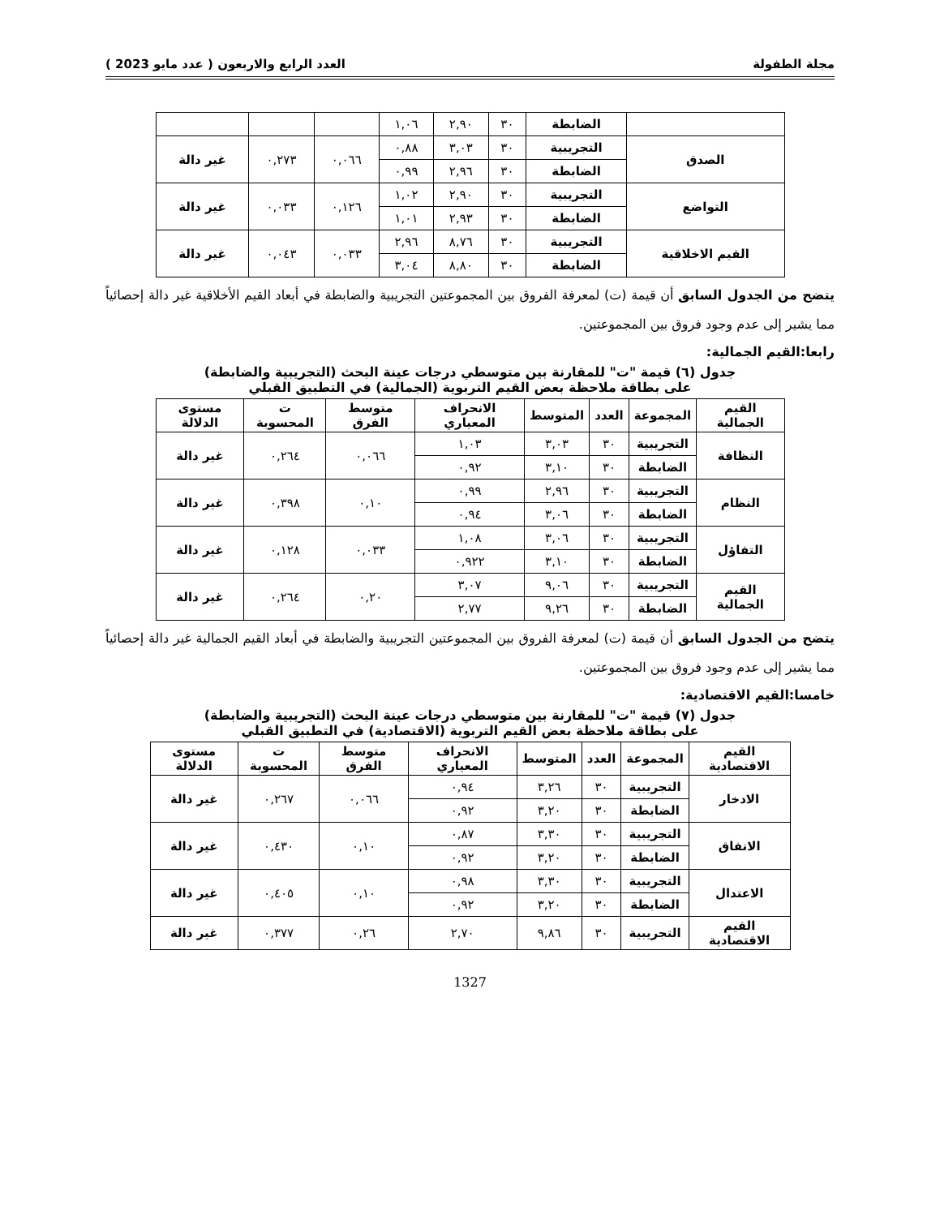مجلة الطفولة العدد الرابع والاربعون ( عدد مايو 2023 )
| | الضابطة | ٣٠ | ٢,٩٠ | ١,٠٦ | | | |
| الصدق | التجريبية | ٣٠ | ٣,٠٣ | ٠,٨٨ | ٠,٠٦٦ | ٠,٢٧٣ | غير دالة |
| | الضابطة | ٣٠ | ٢,٩٦ | ٠,٩٩ | | | |
| التواضع | التجريبية | ٣٠ | ٢,٩٠ | ١,٠٢ | ٠,١٢٦ | ٠,٠٣٣ | غير دالة |
| | الضابطة | ٣٠ | ٢,٩٣ | ١,٠١ | | | |
| القيم الاخلاقية | التجريبية | ٣٠ | ٨,٧٦ | ٢,٩٦ | ٠,٠٣٣ | ٠,٠٤٣ | غير دالة |
| | الضابطة | ٣٠ | ٨,٨٠ | ٣,٠٤ | | | |
يتضح من الجدول السابق أن قيمة (ت) لمعرفة الفروق بين المجموعتين التجريبية والضابطة في أبعاد القيم الأخلاقية غير دالة إحصائياً مما يشير إلى عدم وجود فروق بين المجموعتين.
رابعا:القيم الجمالية:
جدول (٦) قيمة "ت" للمقارنة بين متوسطي درجات عينة البحث (التجريبية والضابطة)
على بطاقة ملاحظة بعض القيم التربوية (الجمالية) في التطبيق القبلي
| القيم الجمالية | المجموعة | العدد | المتوسط | الانحراف المعياري | متوسط الفرق | ت المحسوبة | مستوى الدلالة |
| --- | --- | --- | --- | --- | --- | --- | --- |
| النظافة | التجريبية | ٣٠ | ٣,٠٣ | ١,٠٣ | ٠,٠٦٦ | ٠,٢٦٤ | غير دالة |
| | الضابطة | ٣٠ | ٣,١٠ | ٠,٩٢ | | | |
| النظام | التجريبية | ٣٠ | ٢,٩٦ | ٠,٩٩ | ٠,١٠ | ٠,٣٩٨ | غير دالة |
| | الضابطة | ٣٠ | ٣,٠٦ | ٠,٩٤ | | | |
| التفاؤل | التجريبية | ٣٠ | ٣,٠٦ | ١,٠٨ | ٠,٠٣٣ | ٠,١٢٨ | غير دالة |
| | الضابطة | ٣٠ | ٣,١٠ | ٠,٩٢٢ | | | |
| القيم الجمالية | التجريبية | ٣٠ | ٩,٠٦ | ٣,٠٧ | ٠,٢٠ | ٠,٢٦٤ | غير دالة |
| | الضابطة | ٣٠ | ٩,٢٦ | ٢,٧٧ | | | |
يتضح من الجدول السابق أن قيمة (ت) لمعرفة الفروق بين المجموعتين التجريبية والضابطة في أبعاد القيم الجمالية غير دالة إحصائياً مما يشير إلى عدم وجود فروق بين المجموعتين.
خامسا:القيم الاقتصادية:
جدول (٧) قيمة "ت" للمقارنة بين متوسطي درجات عينة البحث (التجريبية والضابطة)
على بطاقة ملاحظة بعض القيم التربوية (الاقتصادية) في التطبيق القبلي
| القيم الاقتصادية | المجموعة | العدد | المتوسط | الانحراف المعياري | متوسط الفرق | ت المحسوبة | مستوى الدلالة |
| --- | --- | --- | --- | --- | --- | --- | --- |
| الادخار | التجريبية | ٣٠ | ٣,٢٦ | ٠,٩٤ | ٠,٠٦٦ | ٠,٢٦٧ | غير دالة |
| | الضابطة | ٣٠ | ٣,٢٠ | ٠,٩٢ | | | |
| الانفاق | التجريبية | ٣٠ | ٣,٣٠ | ٠,٨٧ | ٠,١٠ | ٠,٤٣٠ | غير دالة |
| | الضابطة | ٣٠ | ٣,٢٠ | ٠,٩٢ | | | |
| الاعتدال | التجريبية | ٣٠ | ٣,٣٠ | ٠,٩٨ | ٠,١٠ | ٠,٤٠٥ | غير دالة |
| | الضابطة | ٣٠ | ٣,٢٠ | ٠,٩٢ | | | |
| القيم الاقتصادية | التجريبية | ٣٠ | ٩,٨٦ | ٢,٧٠ | ٠,٢٦ | ٠,٣٧٧ | غير دالة |
1327